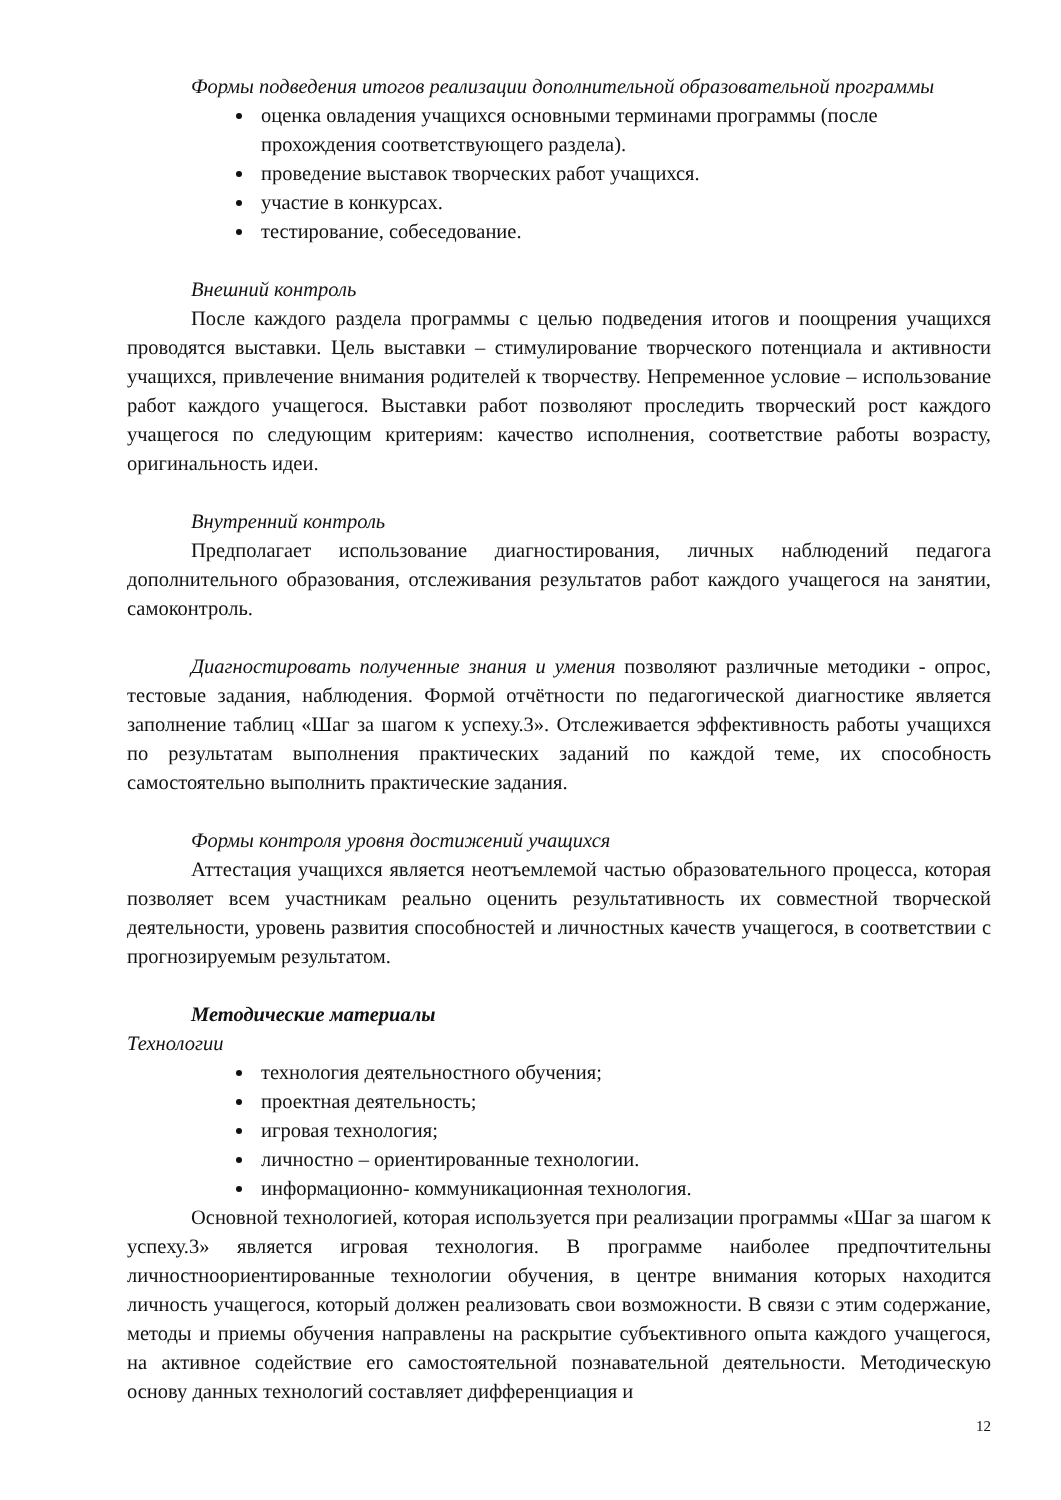Формы подведения итогов реализации дополнительной образовательной программы
оценка овладения учащихся основными терминами программы (после прохождения соответствующего раздела).
проведение выставок творческих работ учащихся.
участие в конкурсах.
тестирование, собеседование.
Внешний контроль
После каждого раздела программы с целью подведения итогов и поощрения учащихся проводятся выставки. Цель выставки – стимулирование творческого потенциала и активности учащихся, привлечение внимания родителей к творчеству. Непременное условие – использование работ каждого учащегося. Выставки работ позволяют проследить творческий рост каждого учащегося по следующим критериям: качество исполнения, соответствие работы возрасту, оригинальность идеи.
Внутренний контроль
Предполагает использование диагностирования, личных наблюдений педагога дополнительного образования, отслеживания результатов работ каждого учащегося на занятии, самоконтроль.
Диагностировать полученные знания и умения позволяют различные методики - опрос, тестовые задания, наблюдения. Формой отчётности по педагогической диагностике является заполнение таблиц «Шаг за шагом к успеху.3». Отслеживается эффективность работы учащихся по результатам выполнения практических заданий по каждой теме, их способность самостоятельно выполнить практические задания.
Формы контроля уровня достижений учащихся
Аттестация учащихся является неотъемлемой частью образовательного процесса, которая позволяет всем участникам реально оценить результативность их совместной творческой деятельности, уровень развития способностей и личностных качеств учащегося, в соответствии с прогнозируемым результатом.
Методические материалы
Технологии
технология деятельностного обучения;
проектная деятельность;
игровая технология;
личностно – ориентированные технологии.
информационно- коммуникационная технология.
Основной технологией, которая используется при реализации программы «Шаг за шагом к успеху.3» является игровая технология. В программе наиболее предпочтительны личностноориентированные технологии обучения, в центре внимания которых находится личность учащегося, который должен реализовать свои возможности. В связи с этим содержание, методы и приемы обучения направлены на раскрытие субъективного опыта каждого учащегося, на активное содействие его самостоятельной познавательной деятельности. Методическую основу данных технологий составляет дифференциация и
12